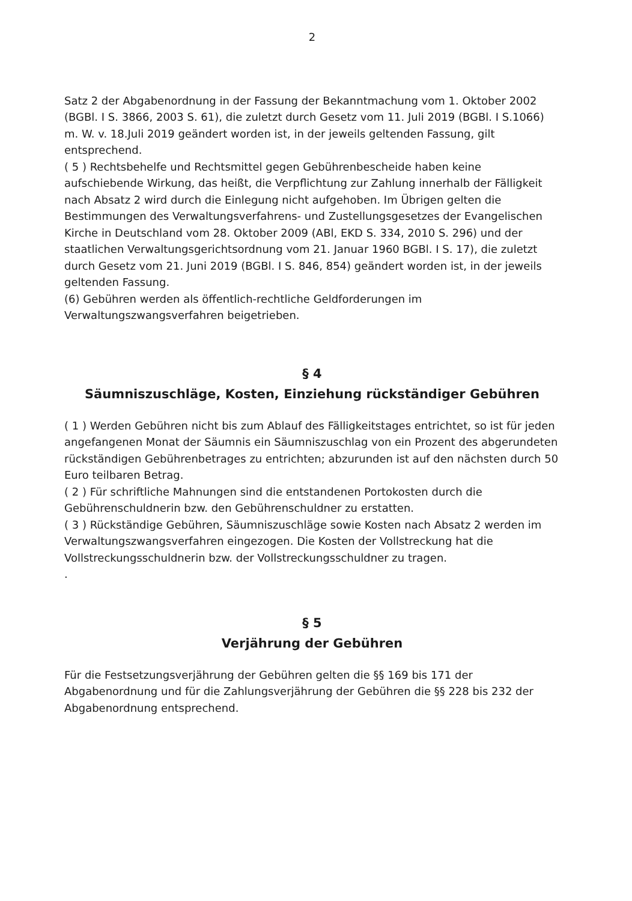2
Satz 2 der Abgabenordnung in der Fassung der Bekanntmachung vom 1. Oktober 2002 (BGBl. I S. 3866, 2003 S. 61), die zuletzt durch Gesetz vom 11. Juli 2019 (BGBl. I S.1066) m. W. v. 18.Juli 2019 geändert worden ist, in der jeweils geltenden Fassung, gilt entsprechend.
( 5 ) Rechtsbehelfe und Rechtsmittel gegen Gebührenbescheide haben keine aufschiebende Wirkung, das heißt, die Verpflichtung zur Zahlung innerhalb der Fälligkeit nach Absatz 2 wird durch die Einlegung nicht aufgehoben. Im Übrigen gelten die Bestimmungen des Verwaltungsverfahrens- und Zustellungsgesetzes der Evangelischen Kirche in Deutschland vom 28. Oktober 2009 (ABl, EKD S. 334, 2010 S. 296) und der staatlichen Verwaltungsgerichtsordnung vom 21. Januar 1960 BGBl. I S. 17), die zuletzt durch Gesetz vom 21. Juni 2019 (BGBl. I S. 846, 854) geändert worden ist, in der jeweils geltenden Fassung.
(6) Gebühren werden als öffentlich-rechtliche Geldforderungen im Verwaltungszwangsverfahren beigetrieben.
§ 4
Säumniszuschläge, Kosten, Einziehung rückständiger Gebühren
( 1 ) Werden Gebühren nicht bis zum Ablauf des Fälligkeitstages entrichtet, so ist für jeden angefangenen Monat der Säumnis ein Säumniszuschlag von ein Prozent des abgerundeten rückständigen Gebührenbetrages zu entrichten; abzurunden ist auf den nächsten durch 50 Euro teilbaren Betrag.
( 2 ) Für schriftliche Mahnungen sind die entstandenen Portokosten durch die Gebührenschuldnerin bzw. den Gebührenschuldner zu erstatten.
( 3 ) Rückständige Gebühren, Säumniszuschläge sowie Kosten nach Absatz 2 werden im Verwaltungszwangsverfahren eingezogen. Die Kosten der Vollstreckung hat die Vollstreckungsschuldnerin bzw. der Vollstreckungsschuldner zu tragen.
.
§ 5
Verjährung der Gebühren
Für die Festsetzungsverjährung der Gebühren gelten die §§ 169 bis 171 der Abgabenordnung und für die Zahlungsverjährung der Gebühren die §§ 228 bis 232 der Abgabenordnung entsprechend.